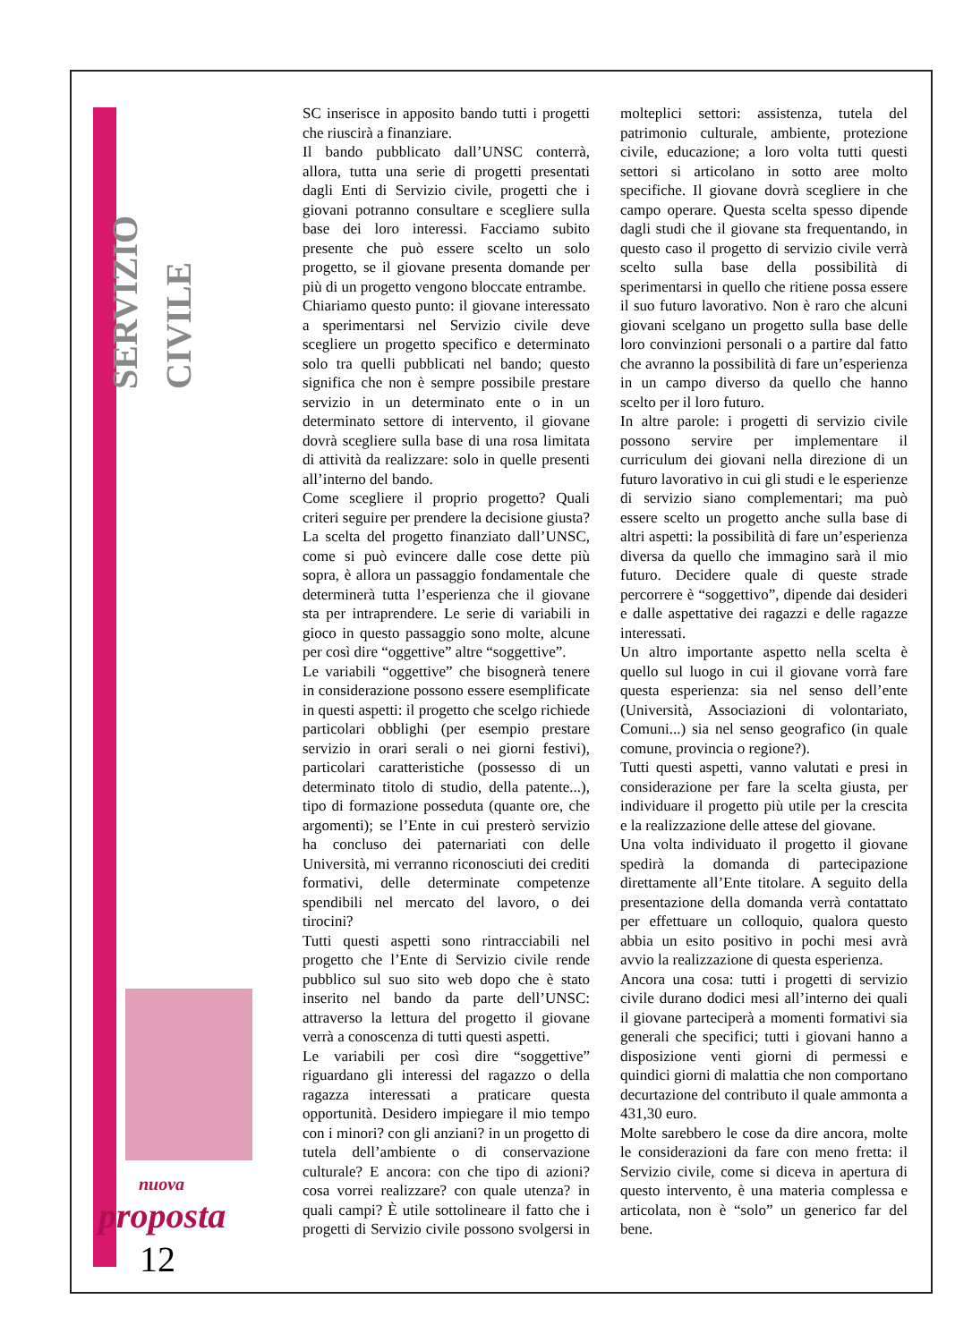SERVIZIO CIVILE
SC inserisce in apposito bando tutti i progetti che riuscirà a finanziare.
Il bando pubblicato dall’UNSC conterrà, allora, tutta una serie di progetti presentati dagli Enti di Servizio civile, progetti che i giovani potranno consultare e scegliere sulla base dei loro interessi. Facciamo subito presente che può essere scelto un solo progetto, se il giovane presenta domande per più di un progetto vengono bloccate entrambe.
Chiariamo questo punto: il giovane interessato a sperimentarsi nel Servizio civile deve scegliere un progetto specifico e determinato solo tra quelli pubblicati nel bando; questo significa che non è sempre possibile prestare servizio in un determinato ente o in un determinato settore di intervento, il giovane dovrà scegliere sulla base di una rosa limitata di attività da realizzare: solo in quelle presenti all’interno del bando.
Come scegliere il proprio progetto? Quali criteri seguire per prendere la decisione giusta?
La scelta del progetto finanziato dall’UNSC, come si può evincere dalle cose dette più sopra, è allora un passaggio fondamentale che determinerà tutta l’esperienza che il giovane sta per intraprendere. Le serie di variabili in gioco in questo passaggio sono molte, alcune per così dire “oggettive” altre “soggettive”.
Le variabili “oggettive” che bisognerà tenere in considerazione possono essere esemplificate in questi aspetti: il progetto che scelgo richiede particolari obblighi (per esempio prestare servizio in orari serali o nei giorni festivi), particolari caratteristiche (possesso di un determinato titolo di studio, della patente...), tipo di formazione posseduta (quante ore, che argomenti); se l’Ente in cui presterò servizio ha concluso dei paternariati con delle Università, mi verranno riconosciuti dei crediti formativi, delle determinate competenze spendibili nel mercato del lavoro, o dei tirocini?
Tutti questi aspetti sono rintracciabili nel progetto che l’Ente di Servizio civile rende pubblico sul suo sito web dopo che è stato inserito nel bando da parte dell’UNSC: attraverso la lettura del progetto il giovane verrà a conoscenza di tutti questi aspetti.
Le variabili per così dire “soggettive” riguardano gli interessi del ragazzo o della ragazza interessati a praticare questa opportunità. Desidero impiegare il mio tempo con i minori? con gli anziani? in un progetto di tutela dell’ambiente o di conservazione culturale? E ancora: con che tipo di azioni? cosa vorrei realizzare? con quale utenza? in quali campi? È utile sottolineare il fatto che i progetti di Servizio civile possono svolgersi in molteplici settori: assistenza, tutela del patrimonio culturale, ambiente, protezione civile, educazione; a loro volta tutti questi settori si articolano in sotto aree molto specifiche. Il giovane dovrà scegliere in che campo operare. Questa scelta spesso dipende dagli studi che il giovane sta frequentando, in questo caso il progetto di servizio civile verrà scelto sulla base della possibilità di sperimentarsi in quello che ritiene possa essere il suo futuro lavorativo. Non è raro che alcuni giovani scelgano un progetto sulla base delle loro convinzioni personali o a partire dal fatto che avranno la possibilità di fare un’esperienza in un campo diverso da quello che hanno scelto per il loro futuro.
In altre parole: i progetti di servizio civile possono servire per implementare il curriculum dei giovani nella direzione di un futuro lavorativo in cui gli studi e le esperienze di servizio siano complementari; ma può essere scelto un progetto anche sulla base di altri aspetti: la possibilità di fare un’esperienza diversa da quello che immagino sarà il mio futuro. Decidere quale di queste strade percorrere è “soggettivo”, dipende dai desideri e dalle aspettative dei ragazzi e delle ragazze interessati.
Un altro importante aspetto nella scelta è quello sul luogo in cui il giovane vorrà fare questa esperienza: sia nel senso dell’ente (Università, Associazioni di volontariato, Comuni...) sia nel senso geografico (in quale comune, provincia o regione?).
Tutti questi aspetti, vanno valutati e presi in considerazione per fare la scelta giusta, per individuare il progetto più utile per la crescita e la realizzazione delle attese del giovane.
Una volta individuato il progetto il giovane spedirà la domanda di partecipazione direttamente all’Ente titolare. A seguito della presentazione della domanda verrà contattato per effettuare un colloquio, qualora questo abbia un esito positivo in pochi mesi avrà avvio la realizzazione di questa esperienza.
Ancora una cosa: tutti i progetti di servizio civile durano dodici mesi all’interno dei quali il giovane parteciperà a momenti formativi sia generali che specifici; tutti i giovani hanno a disposizione venti giorni di permessi e quindici giorni di malattia che non comportano decurtazione del contributo il quale ammonta a 431,30 euro.
Molte sarebbero le cose da dire ancora, molte le considerazioni da fare con meno fretta: il Servizio civile, come si diceva in apertura di questo intervento, è una materia complessa e articolata, non è “solo” un generico far del bene.
nuova
proposta
12